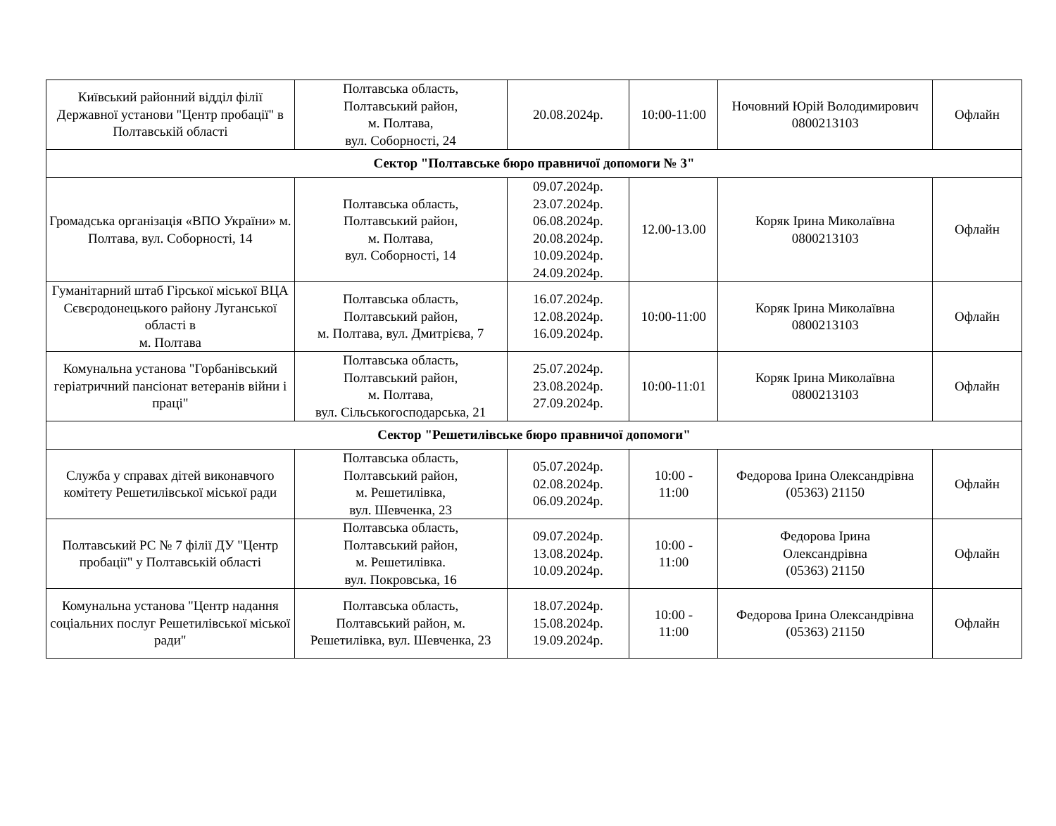| Київський районний відділ філії Державної установи "Центр пробації" в Полтавській області | Полтавська область, Полтавський район, м. Полтава, вул. Соборності, 24 | 20.08.2024р. | 10:00-11:00 | Ночовний Юрій Володимирович 0800213103 | Офлайн |
| Сектор "Полтавське бюро правничої допомоги № 3" | | | | | |
| Громадська організація «ВПО України» м. Полтава, вул. Соборності, 14 | Полтавська область, Полтавський район, м. Полтава, вул. Соборності, 14 | 09.07.2024р. 23.07.2024р. 06.08.2024р. 20.08.2024р. 10.09.2024р. 24.09.2024р. | 12.00-13.00 | Коряк Ірина Миколаївна 0800213103 | Офлайн |
| Гуманітарний штаб Гірської міської ВЦА Сєвєродонецького району Луганської області в м. Полтава | Полтавська область, Полтавський район, м. Полтава, вул. Дмитрієва, 7 | 16.07.2024р. 12.08.2024р. 16.09.2024р. | 10:00-11:00 | Коряк Ірина Миколаївна 0800213103 | Офлайн |
| Комунальна установа "Горбанівський геріатричний пансіонат ветеранів війни і праці" | Полтавська область, Полтавський район, м. Полтава, вул. Сільськогосподарська, 21 | 25.07.2024р. 23.08.2024р. 27.09.2024р. | 10:00-11:01 | Коряк Ірина Миколаївна 0800213103 | Офлайн |
| Сектор "Решетилівське бюро правничої допомоги" | | | | | |
| Служба у справах дітей виконавчого комітету Решетилівської міської ради | Полтавська область, Полтавський район, м. Решетилівка, вул. Шевченка, 23 | 05.07.2024р. 02.08.2024р. 06.09.2024р. | 10:00 - 11:00 | Федорова Ірина Олександрівна (05363) 21150 | Офлайн |
| Полтавський РС № 7 філії ДУ "Центр пробації" у Полтавській області | Полтавська область, Полтавський район, м. Решетилівка. вул. Покровська, 16 | 09.07.2024р. 13.08.2024р. 10.09.2024р. | 10:00 - 11:00 | Федорова Ірина Олександрівна (05363) 21150 | Офлайн |
| Комунальна установа "Центр надання соціальних послуг Решетилівської міської ради" | Полтавська область, Полтавський район, м. Решетилівка, вул. Шевченка, 23 | 18.07.2024р. 15.08.2024р. 19.09.2024р. | 10:00 - 11:00 | Федорова Ірина Олександрівна (05363) 21150 | Офлайн |